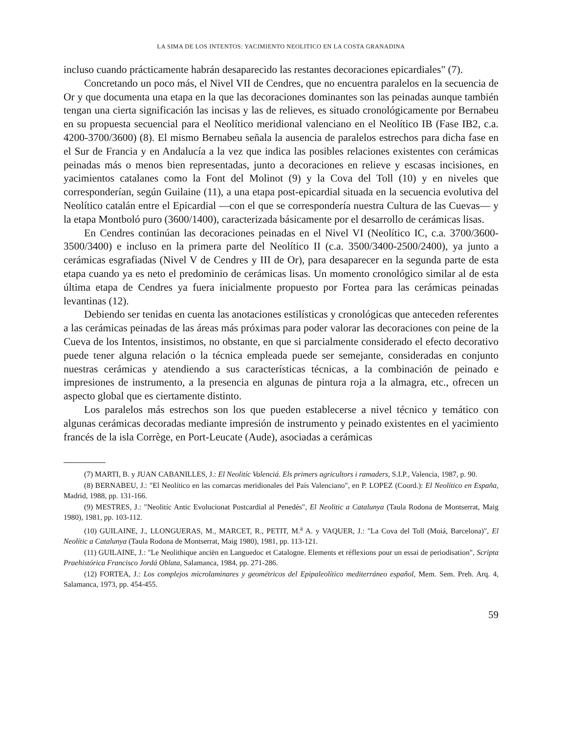LA SIMA DE LOS INTENTOS: YACIMIENTO NEOLITICO EN LA COSTA GRANADINA
incluso cuando prácticamente habrán desaparecido las restantes decoraciones epicardiales" (7).
Concretando un poco más, el Nivel VII de Cendres, que no encuentra paralelos en la secuencia de Or y que documenta una etapa en la que las decoraciones dominantes son las peinadas aunque también tengan una cierta significación las incisas y las de relieves, es situado cronológicamente por Bernabeu en su propuesta secuencial para el Neolítico meridional valenciano en el Neolítico IB (Fase IB2, c.a. 4200-3700/3600) (8). El mismo Bernabeu señala la ausencia de paralelos estrechos para dicha fase en el Sur de Francia y en Andalucía a la vez que indica las posibles relaciones existentes con cerámicas peinadas más o menos bien representadas, junto a decoraciones en relieve y escasas incisiones, en yacimientos catalanes como la Font del Molinot (9) y la Cova del Toll (10) y en niveles que corresponderían, según Guilaine (11), a una etapa post-epicardial situada en la secuencia evolutiva del Neolítico catalán entre el Epicardial —con el que se correspondería nuestra Cultura de las Cuevas— y la etapa Montboló puro (3600/1400), caracterizada básicamente por el desarrollo de cerámicas lisas.
En Cendres continúan las decoraciones peinadas en el Nivel VI (Neolítico IC, c.a. 3700/3600-3500/3400) e incluso en la primera parte del Neolítico II (c.a. 3500/3400-2500/2400), ya junto a cerámicas esgrafiadas (Nivel V de Cendres y III de Or), para desaparecer en la segunda parte de esta etapa cuando ya es neto el predominio de cerámicas lisas. Un momento cronológico similar al de esta última etapa de Cendres ya fuera inicialmente propuesto por Fortea para las cerámicas peinadas levantinas (12).
Debiendo ser tenidas en cuenta las anotaciones estilísticas y cronológicas que anteceden referentes a las cerámicas peinadas de las áreas más próximas para poder valorar las decoraciones con peine de la Cueva de los Intentos, insistimos, no obstante, en que si parcialmente considerado el efecto decorativo puede tener alguna relación o la técnica empleada puede ser semejante, consideradas en conjunto nuestras cerámicas y atendiendo a sus características técnicas, a la combinación de peinado e impresiones de instrumento, a la presencia en algunas de pintura roja a la almagra, etc., ofrecen un aspecto global que es ciertamente distinto.
Los paralelos más estrechos son los que pueden establecerse a nivel técnico y temático con algunas cerámicas decoradas mediante impresión de instrumento y peinado existentes en el yacimiento francés de la isla Corrège, en Port-Leucate (Aude), asociadas a cerámicas
(7) MARTI, B. y JUAN CABANILLES, J.: El Neolitíc Valenciá. Els primers agricultors i ramaders, S.I.P., Valencia, 1987, p. 90.
(8) BERNABEU, J.: "El Neolítico en las comarcas meridionales del País Valenciano", en P. LOPEZ (Coord.): El Neolítico en España, Madrid, 1988, pp. 131-166.
(9) MESTRES, J.: "Neolitíc Antic Evolucionat Postcardial al Penedés", El Neolitic a Catalunya (Taula Rodona de Montserrat, Maig 1980), 1981, pp. 103-112.
(10) GUILAINE, J., LLONGUERAS, M., MARCET, R., PETIT, M.<sup>a</sup> A. y VAQUER, J.: "La Cova del Toll (Moiá, Barcelona)", El Neolític a Catalunya (Taula Rodona de Montserrat, Maig 1980), 1981, pp. 113-121.
(11) GUILAINE, J.: "Le Neolithique anciën en Languedoc et Catalogne. Elements et réflexions pour un essai de periodisation", Scripta Praehistórica Francisco Jordá Oblata, Salamanca, 1984, pp. 271-286.
(12) FORTEA, J.: Los complejos microlaminares y geométricos del Epipaleolítico mediterráneo español, Mem. Sem. Preh. Arq. 4, Salamanca, 1973, pp. 454-455.
59